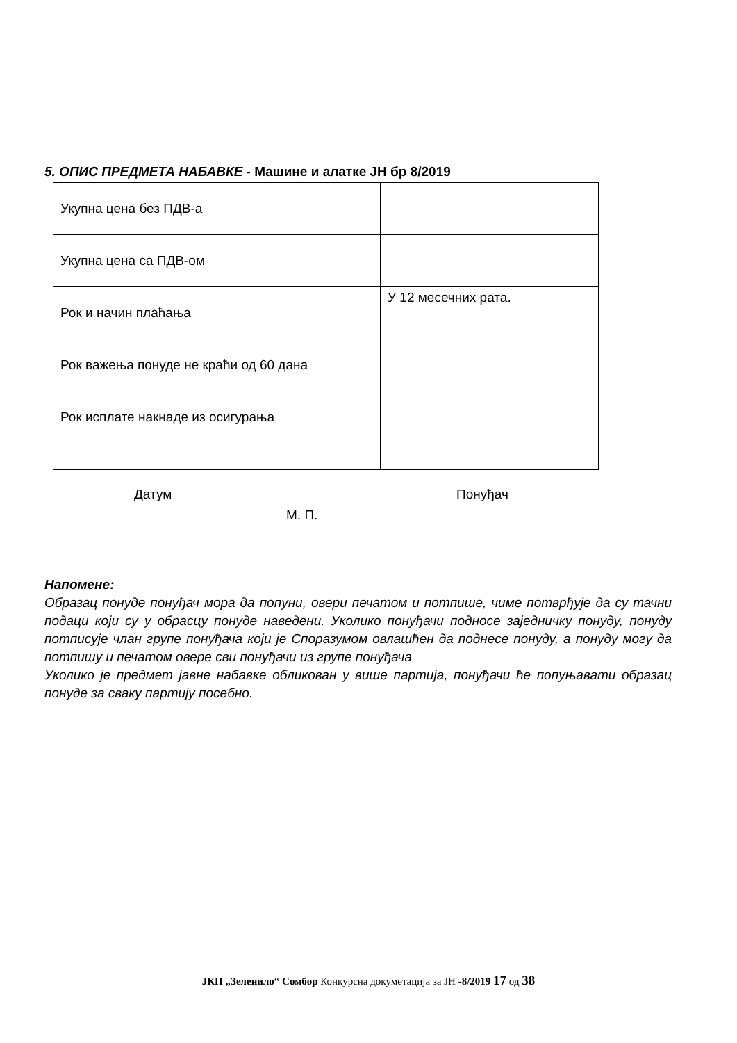5. ОПИС ПРЕДМЕТА НАБАВКЕ - Машине и алатке ЈН бр 8/2019
| Укупна цена без ПДВ-а | |
| Укупна цена са ПДВ-ом | |
| Рок и начин плаћања | У 12 месечних рата. |
| Рок важења понуде не краћи од 60 дана | |
| Рок исплате накнаде из осигурања | |
Датум Понуђач
М. П.
Напомене:
Образац понуде понуђач мора да попуни, овери печатом и потпише, чиме потврђује да су тачни подаци који су у обрасцу понуде наведени. Уколико понуђачи подносе заједничку понуду, понуду потписује члан групе понуђача који је Споразумом овлашћен да поднесе понуду, а понуду могу да потпишу и печатом овере сви понуђачи из групе понуђача
Уколико је предмет јавне набавке обликован у више партија, понуђачи ће попуњавати образац понуде за сваку партију посебно.
ЈКП „Зеленило“ Сомбор Конкурсна докуметација за ЈН -8/2019 17 од 38